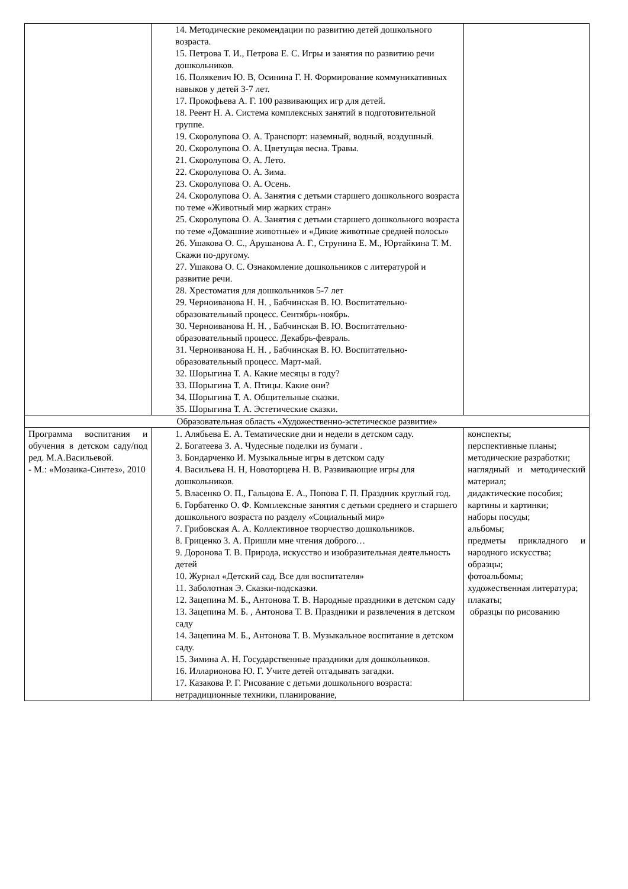| | 14. Методические рекомендации по развитию детей дошкольного возраста. 15. Петрова Т. И., Петрова Е. С. Игры и занятия по развитию речи дошкольников. 16. Полякевич Ю. В, Осинина Г. Н. Формирование коммуникативных навыков у детей 3-7 лет. 17. Прокофьева А. Г. 100 развивающих игр для детей. 18. Реент Н. А. Система комплексных занятий в подготовительной группе. 19. Скоролупова О. А. Транспорт: наземный, водный, воздушный. 20. Скоролупова О. А. Цветущая весна. Травы. 21. Скоролупова О. А. Лето. 22. Скоролупова О. А. Зима. 23. Скоролупова О. А. Осень. 24. Скоролупова О. А. Занятия с детьми старшего дошкольного возраста по теме «Животный мир жарких стран» 25. Скоролупова О. А. Занятия с детьми старшего дошкольного возраста по теме «Домашние животные» и «Дикие животные средней полосы» 26. Ушакова О. С., Арушанова А. Г., Струнина Е. М., Юртайкина Т. М. Скажи по-другому. 27. Ушакова О. С. Ознакомление дошкольников с литературой и развитие речи. 28. Хрестоматия для дошкольников 5-7 лет 29. Черноиванова Н. Н. , Бабчинская В. Ю. Воспитательно-образовательный процесс. Сентябрь-ноябрь. 30. Черноиванова Н. Н. , Бабчинская В. Ю. Воспитательно-образовательный процесс. Декабрь-февраль. 31. Черноиванова Н. Н. , Бабчинская В. Ю. Воспитательно-образовательный процесс. Март-май. 32. Шорыгина Т. А. Какие месяцы в году? 33. Шорыгина Т. А. Птицы. Какие они? 34. Шорыгина Т. А. Общительные сказки. 35. Шорыгина Т. А. Эстетические сказки. | |
| Образовательная область «Художественно-эстетическое развитие» | | |
| Программа воспитания и обучения в детском саду/под ред. М.А.Васильевой. - М.: «Мозаика-Синтез», 2010 | 1. Алябьева Е. А. Тематические дни и недели в детском саду. 2. Богатеева З. А. Чудесные поделки из бумаги . 3. Бондарченко И. Музыкальные игры в детском саду 4. Васильева Н. Н, Новоторцева Н. В. Развивающие игры для дошкольников. 5. Власенко О. П., Гальцова Е. А., Попова Г. П. Праздник круглый год. 6. Горбатенко О. Ф. Комплексные занятия с детьми среднего и старшего дошкольного возраста по разделу «Социальный мир» 7. Грибовская А. А. Коллективное творчество дошкольников. 8. Гриценко З. А. Пришли мне чтения доброго… 9. Доронова Т. В. Природа, искусство и изобразительная деятельность детей 10. Журнал «Детский сад. Все для воспитателя» 11. Заболотная Э. Сказки-подсказки. 12. Зацепина М. Б., Антонова Т. В. Народные праздники в детском саду 13. Зацепина М. Б. , Антонова Т. В. Праздники и развлечения в детском саду 14. Зацепина М. Б., Антонова Т. В. Музыкальное воспитание в детском саду. 15. Зимина А. Н. Государственные праздники для дошкольников. 16. Илларионова Ю. Г. Учите детей отгадывать загадки. 17. Казакова Р. Г. Рисование с детьми дошкольного возраста: нетрадиционные техники, планирование, | конспекты; перспективные планы; методические разработки; наглядный и методический материал; дидактические пособия; картины и картинки; наборы посуды; альбомы; предметы прикладного и народного искусства; образцы; фотоальбомы; художественная литература; плакаты; образцы по рисованию |